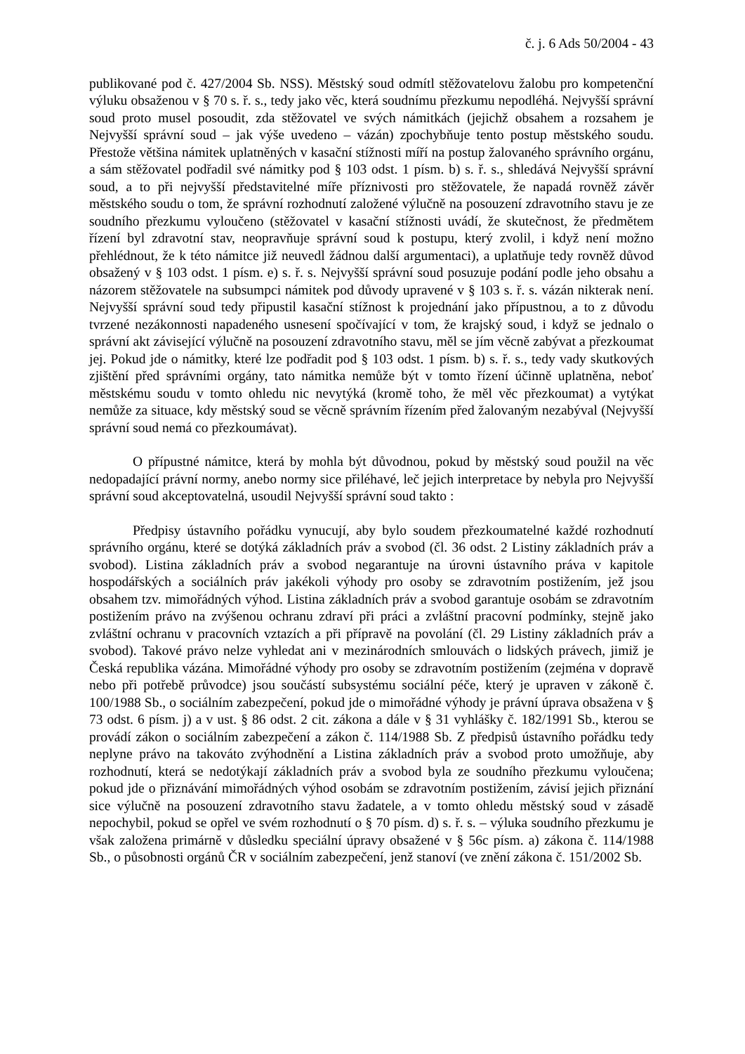č. j. 6 Ads 50/2004 - 43
publikované pod č. 427/2004 Sb. NSS). Městský soud odmítl stěžovatelovu žalobu pro kompetenční výluku obsaženou v § 70 s. ř. s., tedy jako věc, která soudnímu přezkumu nepodléhá. Nejvyšší správní soud proto musel posoudit, zda stěžovatel ve svých námitkách (jejichž obsahem a rozsahem je Nejvyšší správní soud – jak výše uvedeno – vázán) zpochybňuje tento postup městského soudu. Přestože většina námitek uplatněných v kasační stížnosti míří na postup žalovaného správního orgánu, a sám stěžovatel podřadil své námitky pod § 103 odst. 1 písm. b) s. ř. s., shledává Nejvyšší správní soud, a to při nejvyšší představitelné míře příznivosti pro stěžovatele, že napadá rovněž závěr městského soudu o tom, že správní rozhodnutí založené výlučně na posouzení zdravotního stavu je ze soudního přezkumu vyloučeno (stěžovatel v kasační stížnosti uvádí, že skutečnost, že předmětem řízení byl zdravotní stav, neopravňuje správní soud k postupu, který zvolil, i když není možno přehlédnout, že k této námitce již neuvedl žádnou další argumentaci), a uplatňuje tedy rovněž důvod obsažený v § 103 odst. 1 písm. e) s. ř. s. Nejvyšší správní soud posuzuje podání podle jeho obsahu a názorem stěžovatele na subsumpci námitek pod důvody upravené v § 103 s. ř. s. vázán nikterak není. Nejvyšší správní soud tedy připustil kasační stížnost k projednání jako přípustnou, a to z důvodu tvrzené nezákonnosti napadeného usnesení spočívající v tom, že krajský soud, i když se jednalo o správní akt závisející výlučně na posouzení zdravotního stavu, měl se jím věcně zabývat a přezkoumat jej. Pokud jde o námitky, které lze podřadit pod § 103 odst. 1 písm. b) s. ř. s., tedy vady skutkových zjištění před správními orgány, tato námitka nemůže být v tomto řízení účinně uplatněna, neboť městskému soudu v tomto ohledu nic nevytýká (kromě toho, že měl věc přezkoumat) a vytýkat nemůže za situace, kdy městský soud se věcně správním řízením před žalovaným nezabýval (Nejvyšší správní soud nemá co přezkoumávat).
O přípustné námitce, která by mohla být důvodnou, pokud by městský soud použil na věc nedopadající právní normy, anebo normy sice přiléhavé, leč jejich interpretace by nebyla pro Nejvyšší správní soud akceptovatelná, usoudil Nejvyšší správní soud takto :
Předpisy ústavního pořádku vynucují, aby bylo soudem přezkoumatelné každé rozhodnutí správního orgánu, které se dotýká základních práv a svobod (čl. 36 odst. 2 Listiny základních práv a svobod). Listina základních práv a svobod negarantuje na úrovni ústavního práva v kapitole hospodářských a sociálních práv jakékoli výhody pro osoby se zdravotním postižením, jež jsou obsahem tzv. mimořádných výhod. Listina základních práv a svobod garantuje osobám se zdravotním postižením právo na zvýšenou ochranu zdraví při práci a zvláštní pracovní podmínky, stejně jako zvláštní ochranu v pracovních vztazích a při přípravě na povolání (čl. 29 Listiny základních práv a svobod). Takové právo nelze vyhledat ani v mezinárodních smlouvách o lidských právech, jimiž je Česká republika vázána. Mimořádné výhody pro osoby se zdravotním postižením (zejména v dopravě nebo při potřebě průvodce) jsou součástí subsystému sociální péče, který je upraven v zákoně č. 100/1988 Sb., o sociálním zabezpečení, pokud jde o mimořádné výhody je právní úprava obsažena v § 73 odst. 6 písm. j) a v ust. § 86 odst. 2 cit. zákona a dále v § 31 vyhlášky č. 182/1991 Sb., kterou se provádí zákon o sociálním zabezpečení a zákon č. 114/1988 Sb. Z předpisů ústavního pořádku tedy neplyne právo na takováto zvýhodnění a Listina základních práv a svobod proto umožňuje, aby rozhodnutí, která se nedotýkají základních práv a svobod byla ze soudního přezkumu vyloučena; pokud jde o přiznávání mimořádných výhod osobám se zdravotním postižením, závisí jejich přiznání sice výlučně na posouzení zdravotního stavu žadatele, a v tomto ohledu městský soud v zásadě nepochybil, pokud se opřel ve svém rozhodnutí o § 70 písm. d) s. ř. s. – výluka soudního přezkumu je však založena primárně v důsledku speciální úpravy obsažené v § 56c písm. a) zákona č. 114/1988 Sb., o působnosti orgánů ČR v sociálním zabezpečení, jenž stanoví (ve znění zákona č. 151/2002 Sb.